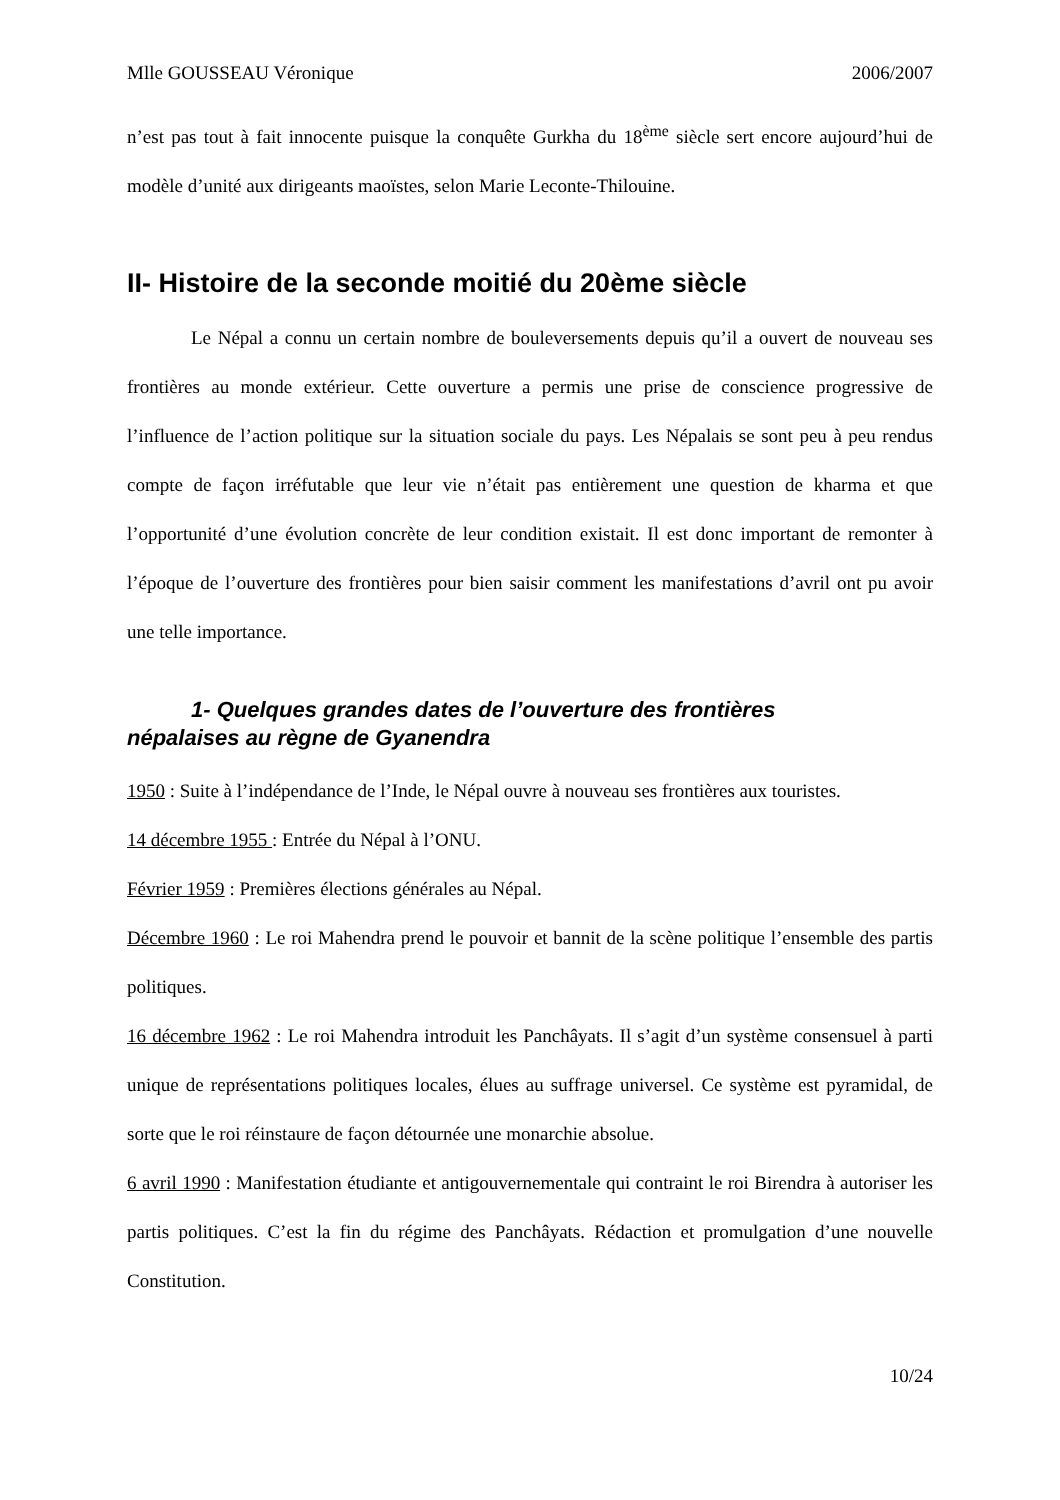Mlle GOUSSEAU Véronique 2006/2007
n’est pas tout à fait innocente puisque la conquête Gurkha du 18<sup>ème</sup> siècle sert encore aujourd’hui de modèle d’unité aux dirigeants maoïstes, selon Marie Leconte-Thilouine.
II- Histoire de la seconde moitié du 20ème siècle
Le Népal a connu un certain nombre de bouleversements depuis qu’il a ouvert de nouveau ses frontières au monde extérieur. Cette ouverture a permis une prise de conscience progressive de l’influence de l’action politique sur la situation sociale du pays. Les Népalais se sont peu à peu rendus compte de façon irréfutable que leur vie n’était pas entièrement une question de kharma et que l’opportunité d’une évolution concrète de leur condition existait. Il est donc important de remonter à l’époque de l’ouverture des frontières pour bien saisir comment les manifestations d’avril ont pu avoir une telle importance.
1- Quelques grandes dates de l’ouverture des frontières
népalaises au règne de Gyanendra
1950 : Suite à l’indépendance de l’Inde, le Népal ouvre à nouveau ses frontières aux touristes.
14 décembre 1955 : Entrée du Népal à l’ONU.
Février 1959 : Premières élections générales au Népal.
Décembre 1960 : Le roi Mahendra prend le pouvoir et bannit de la scène politique l’ensemble des partis politiques.
16 décembre 1962 : Le roi Mahendra introduit les Panchâyats. Il s’agit d’un système consensuel à parti unique de représentations politiques locales, élues au suffrage universel. Ce système est pyramidal, de sorte que le roi réinstaure de façon détournée une monarchie absolue.
6 avril 1990 : Manifestation étudiante et antigouvernementale qui contraint le roi Birendra à autoriser les partis politiques. C’est la fin du régime des Panchâyats. Rédaction et promulgation d’une nouvelle Constitution.
10/24